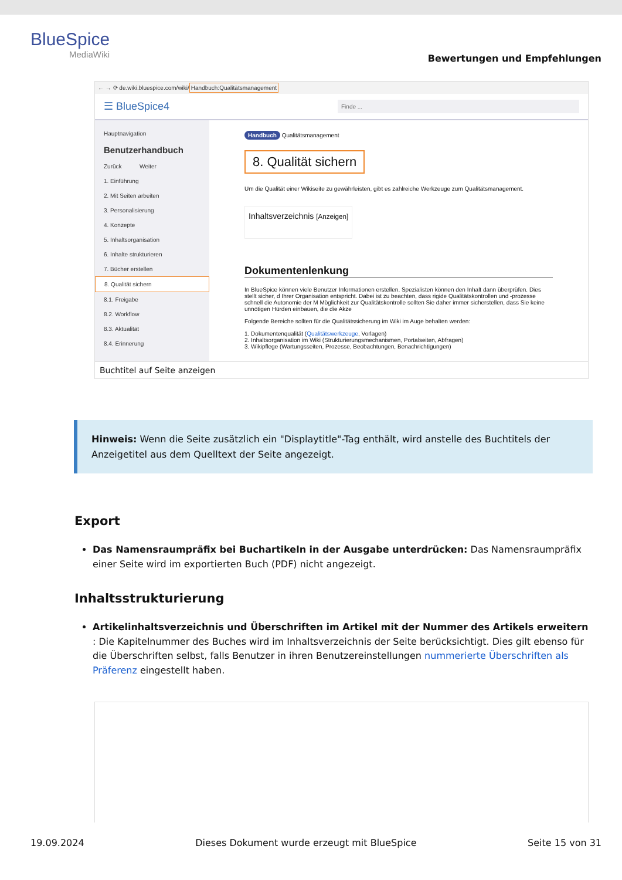BlueSpice
MediaWiki
Bewertungen und Empfehlungen
← → ⟳ de.wiki.bluespice.com/wiki/Handbuch:Qualitätsmanagement
☰ BlueSpice4 Finde ...
Hauptnavigation
Benutzerhandbuch
Zurück Weiter
1. Einführung
2. Mit Seiten arbeiten
3. Personalisierung
4. Konzepte
5. Inhaltsorganisation
6. Inhalte strukturieren
7. Bücher erstellen
8. Qualität sichern
8.1. Freigabe
8.2. Workflow
8.3. Aktualität
8.4. Erinnerung
Handbuch Qualitätsmanagement
8. Qualität sichern
Um die Qualität einer Wikiseite zu gewährleisten, gibt es zahlreiche Werkzeuge zum Qualitätsmanagement.
Inhaltsverzeichnis [Anzeigen]
Dokumentenlenkung
In BlueSpice können viele Benutzer Informationen erstellen. Spezialisten können den Inhalt dann überprüfen. Dies stellt sicher, d Ihrer Organisation entspricht. Dabei ist zu beachten, dass rigide Qualitätskontrollen und -prozesse schnell die Autonomie der M Möglichkeit zur Qualitätskontrolle sollten Sie daher immer sicherstellen, dass Sie keine unnötigen Hürden einbauen, die die Akze
Folgende Bereiche sollten für die Qualitätssicherung im Wiki im Auge behalten werden:
1. Dokumentenqualität (Qualitätswerkzeuge, Vorlagen)
2. Inhaltsorganisation im Wiki (Strukturierungsmechanismen, Portalseiten, Abfragen)
3. Wikipflege (Wartungsseiten, Prozesse, Beobachtungen, Benachrichtigungen)
Buchtitel auf Seite anzeigen
Hinweis: Wenn die Seite zusätzlich ein "Displaytitle"-Tag enthält, wird anstelle des Buchtitels der Anzeigetitel aus dem Quelltext der Seite angezeigt.
Export
Das Namensraumpräfix bei Buchartikeln in der Ausgabe unterdrücken: Das Namensraumpräfix einer Seite wird im exportierten Buch (PDF) nicht angezeigt.
Inhaltsstrukturierung
Artikelinhaltsverzeichnis und Überschriften im Artikel mit der Nummer des Artikels erweitern : Die Kapitelnummer des Buches wird im Inhaltsverzeichnis der Seite berücksichtigt. Dies gilt ebenso für die Überschriften selbst, falls Benutzer in ihren Benutzereinstellungen nummerierte Überschriften als Präferenz eingestellt haben.
19.09.2024 Dieses Dokument wurde erzeugt mit BlueSpice Seite 15 von 31